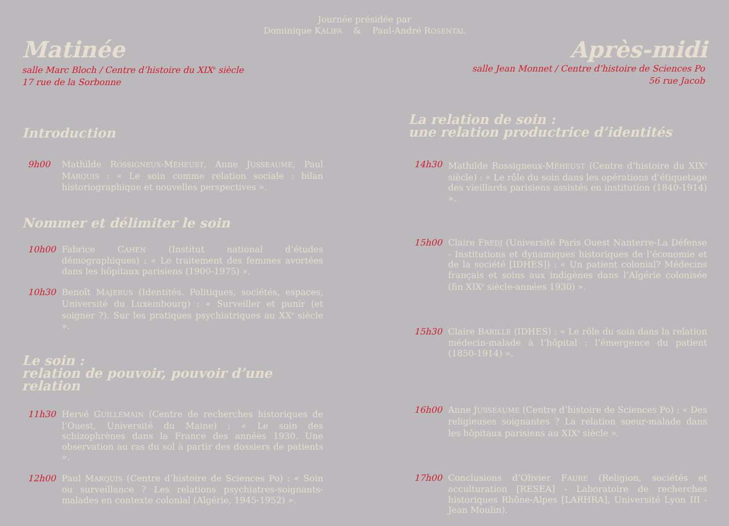Journée présidée par
Dominique KALIFA & Paul-André ROSENTAL
Matinée
salle Marc Bloch / Centre d’histoire du XIX<sup>e</sup> siècle
17 rue de la Sorbonne
Introduction
9h00 Mathilde ROSSIGNEUX-MÉHEUST, Anne JUSSEAUME, Paul MARQUIS : « Le soin comme relation sociale : bilan historiographique et nouvelles perspectives ».
Nommer et délimiter le soin
10h00 Fabrice CAHEN (Institut national d’études démographiques) : « Le traitement des femmes avortées dans les hôpitaux parisiens (1900-1975) ».
10h30 Benoît MAJERUS (Identités. Politiques, sociétés, espaces, Université du Luxembourg) : « Surveiller et punir (et soigner ?). Sur les pratiques psychiatriques au XX<sup>e</sup> siècle ».
Le soin :
relation de pouvoir, pouvoir d’une relation
11h30 Hervé GUILLEMAIN (Centre de recherches historiques de l’Ouest, Université du Maine) : « Le soin des schizophrènes dans la France des années 1930. Une observation au ras du sol à partir des dossiers de patients ».
12h00 Paul MARQUIS (Centre d’histoire de Sciences Po) : « Soin ou surveillance ? Les relations psychiatres-soignants-malades en contexte colonial (Algérie, 1945-1952) ».
Après-midi
salle Jean Monnet / Centre d’histoire de Sciences Po
56 rue Jacob
La relation de soin :
une relation productrice d’identités
14h30 Mathilde Rossigneux-MÉHEUST (Centre d’histoire du XIX<sup>e</sup> siècle) : « Le rôle du soin dans les opérations d’étiquetage des vieillards parisiens assistés en institution (1840-1914) ».
15h00 Claire FREDJ (Université Paris Ouest Nanterre-La Défense - Institutions et dynamiques historiques de l’économie et de la société [IDHES]) : « Un patient colonial? Médecins français et soins aux indigènes dans l’Algérie colonisée (fin XIX<sup>e</sup> siècle-années 1930) ».
15h30 Claire BARILLÉ (IDHES) : « Le rôle du soin dans la relation médecin-malade à l’hôpital : l’émergence du patient (1850-1914) ».
16h00 Anne JUSSEAUME (Centre d’histoire de Sciences Po) : « Des religieuses soignantes ? La relation soeur-malade dans les hôpitaux parisiens au XIX<sup>e</sup> siècle ».
17h00 Conclusions d’Olivier FAURE (Religion, sociétés et acculturation [RESEA] - Laboratoire de recherches historiques Rhône-Alpes [LARHRA], Université Lyon III - Jean Moulin).